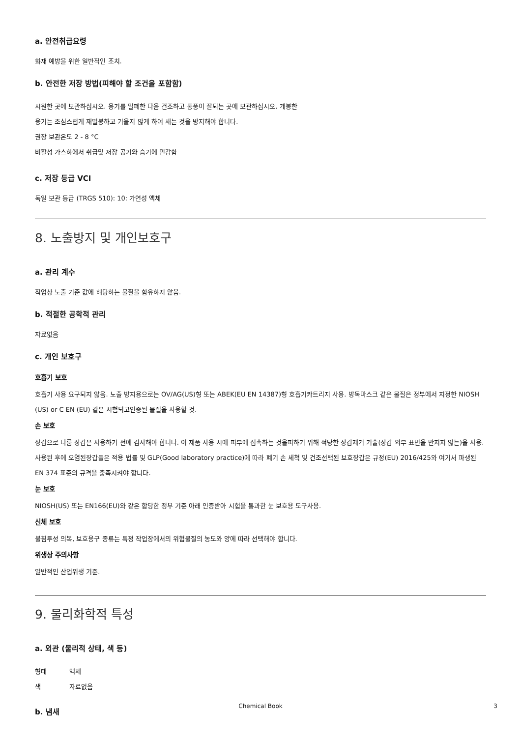a. 안전취급요령
화재 예방을 위한 일반적인 조치.
b. 안전한 저장 방법(피해야 할 조건을 포함함)
시원한 곳에 보관하십시오. 용기를 밀폐한 다음 건조하고 통풍이 잘되는 곳에 보관하십시오. 개봉한
용기는 조심스럽게 재밀봉하고 기울지 않게 하여 새는 것을 방지해야 합니다.
권장 보관온도 2 - 8 °C
비활성 가스하에서 취급및 저장 공기와 습기에 민감함
c. 저장 등급 VCI
독일 보관 등급 (TRGS 510): 10: 가연성 액체
8. 노출방지 및 개인보호구
a. 관리 계수
직업상 노출 기준 값에 해당하는 물질을 함유하지 않음.
b. 적절한 공학적 관리
자료없음
c. 개인 보호구
호흡기 보호
호흡기 사용 요구되지 않음. 노출 방지용으로는 OV/AG(US)형 또는 ABEK(EU EN 14387)형 호흡기카트리지 사용. 방독마스크 같은 물질은 정부에서 지정한 NIOSH (US) or C EN (EU) 같은 시험되고인증된 물질을 사용할 것.
손 보호
장갑으로 다룸 장갑은 사용하기 전에 검사해야 합니다. 이 제품 사용 시에 피부에 접촉하는 것을피하기 위해 적당한 장갑제거 기술(장갑 외부 표면을 만지지 않는)을 사용. 사용된 후에 오염된장갑들은 적용 법률 및 GLP(Good laboratory practice)에 따라 폐기 손 세척 및 건조선택된 보호장갑은 규정(EU) 2016/425와 여기서 파생된 EN 374 표준의 규격을 충족시켜야 합니다.
눈 보호
NIOSH(US) 또는 EN166(EU)와 같은 합당한 정부 기준 아래 인증받아 시험을 통과한 눈 보호용 도구사용.
신체 보호
불침투성 의복, 보호용구 종류는 특정 작업장에서의 위험물질의 농도와 양에 따라 선택해야 합니다.
위생상 주의사항
일반적인 산업위생 기준.
9. 물리화학적 특성
a. 외관 (물리적 상태, 색 등)
형태 액체
색 자료없음
b. 냄새
Chemical Book 3